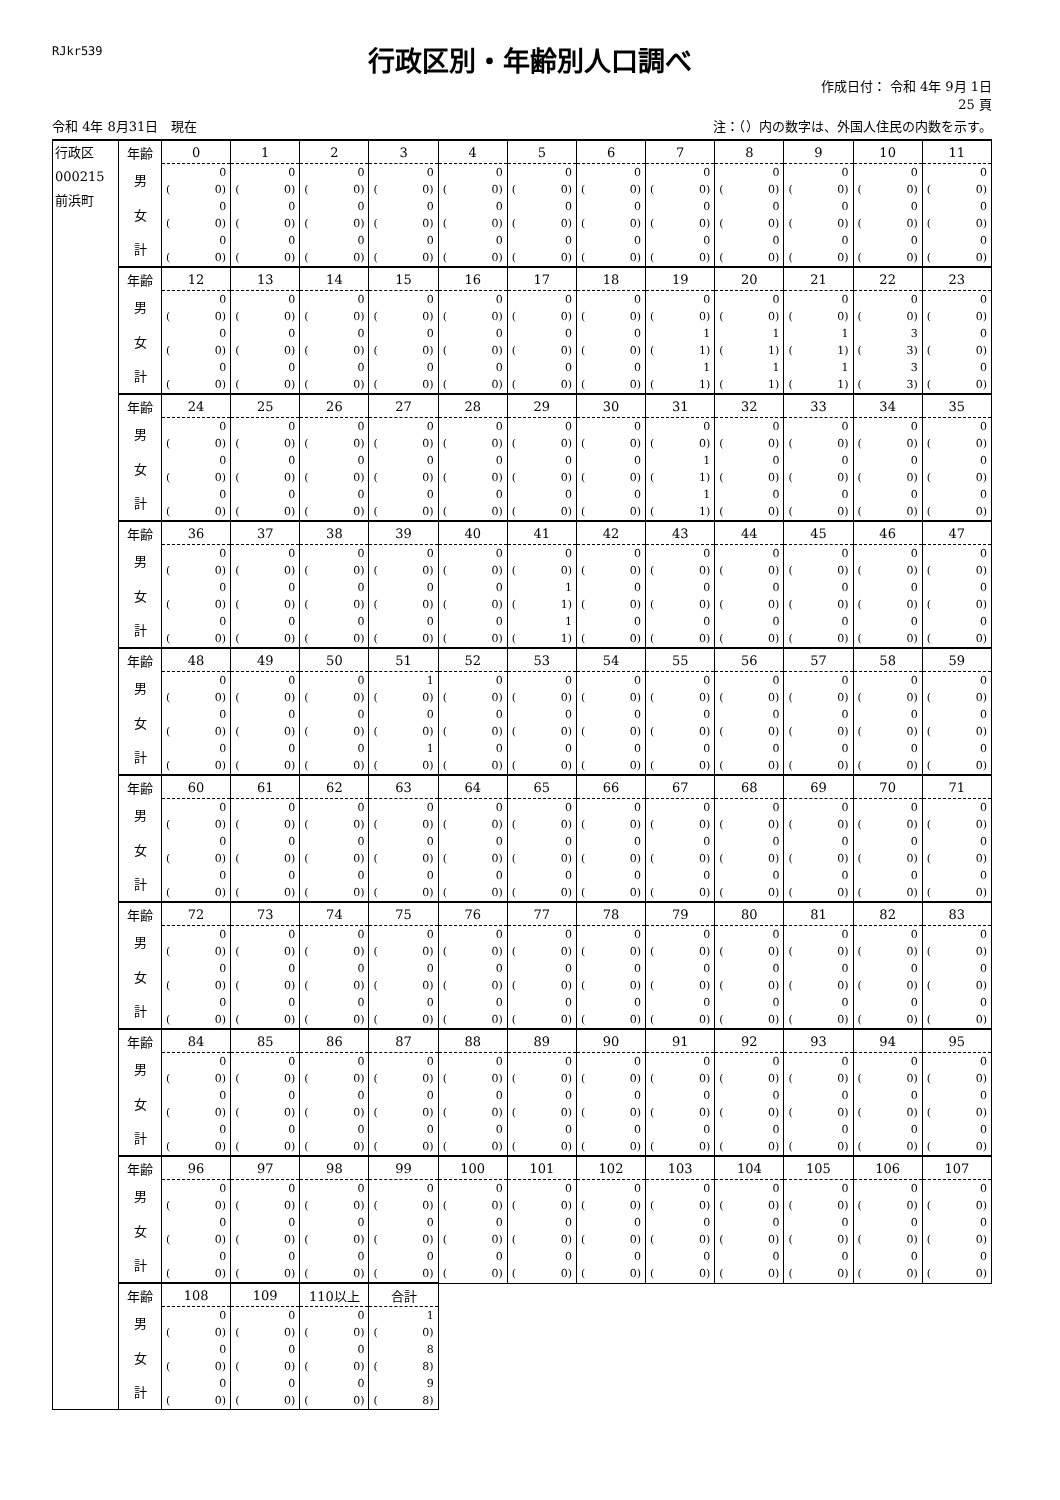RJkr539
行政区別・年齢別人口調べ
作成日付： 令和 4年 9月 1日
25 頁
令和 4年 8月31日　現在
注：（）内の数字は、外国人住民の内数を示す。
| 行政区 000215 前浜町 | 年齢 | 0 | 1 | 2 | 3 | 4 | 5 | 6 | 7 | 8 | 9 | 10 | 11 |
| | 男 | 0 ( 0) | 0 ( 0) | 0 ( 0) | 0 ( 0) | 0 ( 0) | 0 ( 0) | 0 ( 0) | 0 ( 0) | 0 ( 0) | 0 ( 0) | 0 ( 0) | 0 ( 0) |
| | 女 | 0 ( 0) | 0 ( 0) | 0 ( 0) | 0 ( 0) | 0 ( 0) | 0 ( 0) | 0 ( 0) | 0 ( 0) | 0 ( 0) | 0 ( 0) | 0 ( 0) | 0 ( 0) |
| | 計 | 0 ( 0) | 0 ( 0) | 0 ( 0) | 0 ( 0) | 0 ( 0) | 0 ( 0) | 0 ( 0) | 0 ( 0) | 0 ( 0) | 0 ( 0) | 0 ( 0) | 0 ( 0) |
| | 年齢 | 12 | 13 | 14 | 15 | 16 | 17 | 18 | 19 | 20 | 21 | 22 | 23 |
| | 男 | 0 ( 0) | 0 ( 0) | 0 ( 0) | 0 ( 0) | 0 ( 0) | 0 ( 0) | 0 ( 0) | 0 ( 0) | 0 ( 0) | 0 ( 0) | 0 ( 0) | 0 ( 0) |
| | 女 | 0 ( 0) | 0 ( 0) | 0 ( 0) | 0 ( 0) | 0 ( 0) | 0 ( 0) | 0 ( 0) | 1 ( 1) | 1 ( 1) | 1 ( 1) | 3 ( 3) | 0 ( 0) |
| | 計 | 0 ( 0) | 0 ( 0) | 0 ( 0) | 0 ( 0) | 0 ( 0) | 0 ( 0) | 0 ( 0) | 1 ( 1) | 1 ( 1) | 1 ( 1) | 3 ( 3) | 0 ( 0) |
| | 年齢 | 24 | 25 | 26 | 27 | 28 | 29 | 30 | 31 | 32 | 33 | 34 | 35 |
| | 男 | 0 ( 0) | 0 ( 0) | 0 ( 0) | 0 ( 0) | 0 ( 0) | 0 ( 0) | 0 ( 0) | 0 ( 0) | 0 ( 0) | 0 ( 0) | 0 ( 0) | 0 ( 0) |
| | 女 | 0 ( 0) | 0 ( 0) | 0 ( 0) | 0 ( 0) | 0 ( 0) | 0 ( 0) | 0 ( 0) | 1 ( 1) | 0 ( 0) | 0 ( 0) | 0 ( 0) | 0 ( 0) |
| | 計 | 0 ( 0) | 0 ( 0) | 0 ( 0) | 0 ( 0) | 0 ( 0) | 0 ( 0) | 0 ( 0) | 1 ( 1) | 0 ( 0) | 0 ( 0) | 0 ( 0) | 0 ( 0) |
| | 年齢 | 36 | 37 | 38 | 39 | 40 | 41 | 42 | 43 | 44 | 45 | 46 | 47 |
| | 男 | 0 ( 0) | 0 ( 0) | 0 ( 0) | 0 ( 0) | 0 ( 0) | 0 ( 0) | 0 ( 0) | 0 ( 0) | 0 ( 0) | 0 ( 0) | 0 ( 0) | 0 ( 0) |
| | 女 | 0 ( 0) | 0 ( 0) | 0 ( 0) | 0 ( 0) | 0 ( 0) | 1 ( 1) | 0 ( 0) | 0 ( 0) | 0 ( 0) | 0 ( 0) | 0 ( 0) | 0 ( 0) |
| | 計 | 0 ( 0) | 0 ( 0) | 0 ( 0) | 0 ( 0) | 0 ( 0) | 1 ( 1) | 0 ( 0) | 0 ( 0) | 0 ( 0) | 0 ( 0) | 0 ( 0) | 0 ( 0) |
| | 年齢 | 48 | 49 | 50 | 51 | 52 | 53 | 54 | 55 | 56 | 57 | 58 | 59 |
| | 男 | 0 ( 0) | 0 ( 0) | 0 ( 0) | 1 ( 0) | 0 ( 0) | 0 ( 0) | 0 ( 0) | 0 ( 0) | 0 ( 0) | 0 ( 0) | 0 ( 0) | 0 ( 0) |
| | 女 | 0 ( 0) | 0 ( 0) | 0 ( 0) | 0 ( 0) | 0 ( 0) | 0 ( 0) | 0 ( 0) | 0 ( 0) | 0 ( 0) | 0 ( 0) | 0 ( 0) | 0 ( 0) |
| | 計 | 0 ( 0) | 0 ( 0) | 0 ( 0) | 1 ( 0) | 0 ( 0) | 0 ( 0) | 0 ( 0) | 0 ( 0) | 0 ( 0) | 0 ( 0) | 0 ( 0) | 0 ( 0) |
| | 年齢 | 60 | 61 | 62 | 63 | 64 | 65 | 66 | 67 | 68 | 69 | 70 | 71 |
| | 男 | 0 ( 0) | 0 ( 0) | 0 ( 0) | 0 ( 0) | 0 ( 0) | 0 ( 0) | 0 ( 0) | 0 ( 0) | 0 ( 0) | 0 ( 0) | 0 ( 0) | 0 ( 0) |
| | 女 | 0 ( 0) | 0 ( 0) | 0 ( 0) | 0 ( 0) | 0 ( 0) | 0 ( 0) | 0 ( 0) | 0 ( 0) | 0 ( 0) | 0 ( 0) | 0 ( 0) | 0 ( 0) |
| | 計 | 0 ( 0) | 0 ( 0) | 0 ( 0) | 0 ( 0) | 0 ( 0) | 0 ( 0) | 0 ( 0) | 0 ( 0) | 0 ( 0) | 0 ( 0) | 0 ( 0) | 0 ( 0) |
| | 年齢 | 72 | 73 | 74 | 75 | 76 | 77 | 78 | 79 | 80 | 81 | 82 | 83 |
| | 男 | 0 ( 0) | 0 ( 0) | 0 ( 0) | 0 ( 0) | 0 ( 0) | 0 ( 0) | 0 ( 0) | 0 ( 0) | 0 ( 0) | 0 ( 0) | 0 ( 0) | 0 ( 0) |
| | 女 | 0 ( 0) | 0 ( 0) | 0 ( 0) | 0 ( 0) | 0 ( 0) | 0 ( 0) | 0 ( 0) | 0 ( 0) | 0 ( 0) | 0 ( 0) | 0 ( 0) | 0 ( 0) |
| | 計 | 0 ( 0) | 0 ( 0) | 0 ( 0) | 0 ( 0) | 0 ( 0) | 0 ( 0) | 0 ( 0) | 0 ( 0) | 0 ( 0) | 0 ( 0) | 0 ( 0) | 0 ( 0) |
| | 年齢 | 84 | 85 | 86 | 87 | 88 | 89 | 90 | 91 | 92 | 93 | 94 | 95 |
| | 男 | 0 ( 0) | 0 ( 0) | 0 ( 0) | 0 ( 0) | 0 ( 0) | 0 ( 0) | 0 ( 0) | 0 ( 0) | 0 ( 0) | 0 ( 0) | 0 ( 0) | 0 ( 0) |
| | 女 | 0 ( 0) | 0 ( 0) | 0 ( 0) | 0 ( 0) | 0 ( 0) | 0 ( 0) | 0 ( 0) | 0 ( 0) | 0 ( 0) | 0 ( 0) | 0 ( 0) | 0 ( 0) |
| | 計 | 0 ( 0) | 0 ( 0) | 0 ( 0) | 0 ( 0) | 0 ( 0) | 0 ( 0) | 0 ( 0) | 0 ( 0) | 0 ( 0) | 0 ( 0) | 0 ( 0) | 0 ( 0) |
| | 年齢 | 96 | 97 | 98 | 99 | 100 | 101 | 102 | 103 | 104 | 105 | 106 | 107 |
| | 男 | 0 ( 0) | 0 ( 0) | 0 ( 0) | 0 ( 0) | 0 ( 0) | 0 ( 0) | 0 ( 0) | 0 ( 0) | 0 ( 0) | 0 ( 0) | 0 ( 0) | 0 ( 0) |
| | 女 | 0 ( 0) | 0 ( 0) | 0 ( 0) | 0 ( 0) | 0 ( 0) | 0 ( 0) | 0 ( 0) | 0 ( 0) | 0 ( 0) | 0 ( 0) | 0 ( 0) | 0 ( 0) |
| | 計 | 0 ( 0) | 0 ( 0) | 0 ( 0) | 0 ( 0) | 0 ( 0) | 0 ( 0) | 0 ( 0) | 0 ( 0) | 0 ( 0) | 0 ( 0) | 0 ( 0) | 0 ( 0) |
| | 年齢 | 108 | 109 | 110以上 | 合計 | | | | | | | | |
| | 男 | 0 ( 0) | 0 ( 0) | 0 ( 0) | 1 ( 0) | | | | | | | | |
| | 女 | 0 ( 0) | 0 ( 0) | 0 ( 0) | 8 ( 8) | | | | | | | | |
| | 計 | 0 ( 0) | 0 ( 0) | 0 ( 0) | 9 ( 8) | | | | | | | | |